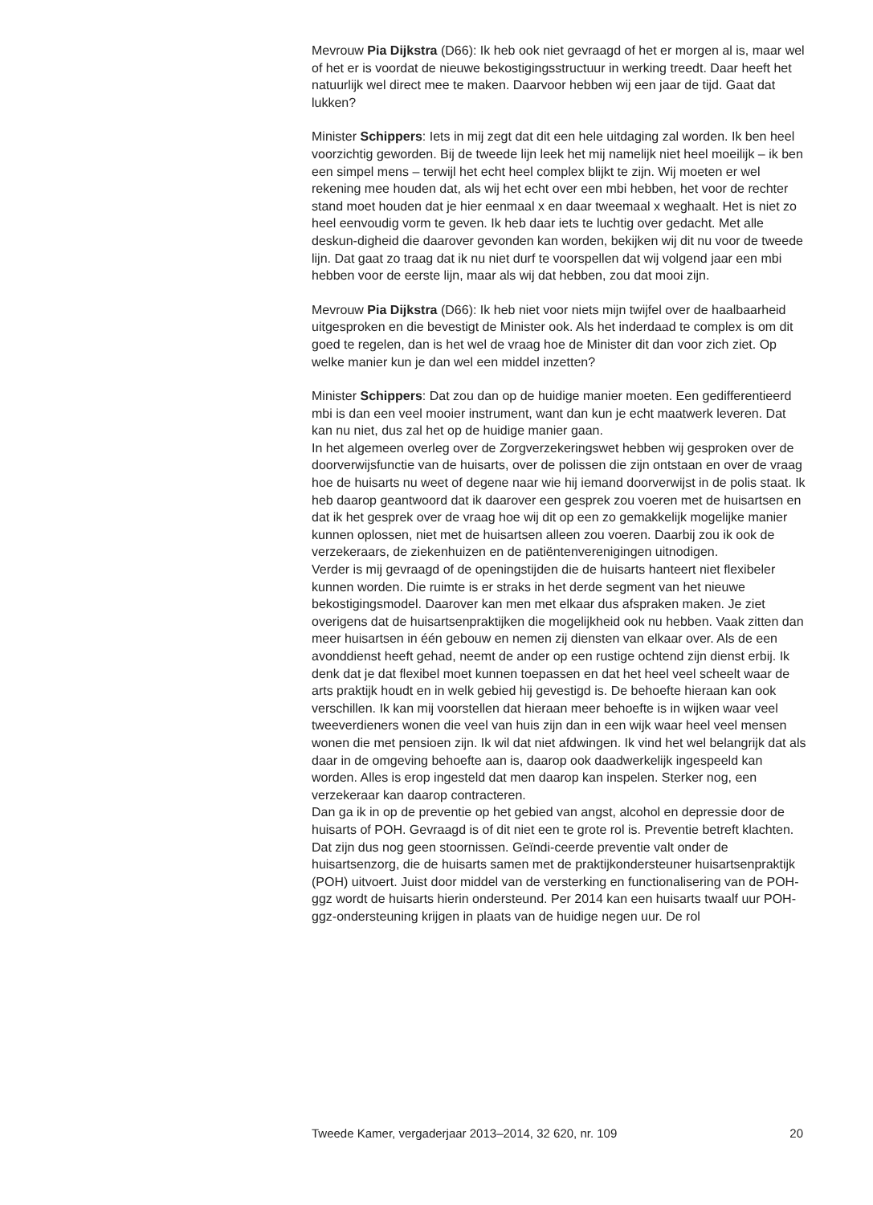Mevrouw Pia Dijkstra (D66): Ik heb ook niet gevraagd of het er morgen al is, maar wel of het er is voordat de nieuwe bekostigingsstructuur in werking treedt. Daar heeft het natuurlijk wel direct mee te maken. Daarvoor hebben wij een jaar de tijd. Gaat dat lukken?
Minister Schippers: Iets in mij zegt dat dit een hele uitdaging zal worden. Ik ben heel voorzichtig geworden. Bij de tweede lijn leek het mij namelijk niet heel moeilijk – ik ben een simpel mens – terwijl het echt heel complex blijkt te zijn. Wij moeten er wel rekening mee houden dat, als wij het echt over een mbi hebben, het voor de rechter stand moet houden dat je hier eenmaal x en daar tweemaal x weghaalt. Het is niet zo heel eenvoudig vorm te geven. Ik heb daar iets te luchtig over gedacht. Met alle deskun-digheid die daarover gevonden kan worden, bekijken wij dit nu voor de tweede lijn. Dat gaat zo traag dat ik nu niet durf te voorspellen dat wij volgend jaar een mbi hebben voor de eerste lijn, maar als wij dat hebben, zou dat mooi zijn.
Mevrouw Pia Dijkstra (D66): Ik heb niet voor niets mijn twijfel over de haalbaarheid uitgesproken en die bevestigt de Minister ook. Als het inderdaad te complex is om dit goed te regelen, dan is het wel de vraag hoe de Minister dit dan voor zich ziet. Op welke manier kun je dan wel een middel inzetten?
Minister Schippers: Dat zou dan op de huidige manier moeten. Een gedifferentieerd mbi is dan een veel mooier instrument, want dan kun je echt maatwerk leveren. Dat kan nu niet, dus zal het op de huidige manier gaan.
In het algemeen overleg over de Zorgverzekeringswet hebben wij gesproken over de doorverwijsfunctie van de huisarts, over de polissen die zijn ontstaan en over de vraag hoe de huisarts nu weet of degene naar wie hij iemand doorverwijst in de polis staat. Ik heb daarop geantwoord dat ik daarover een gesprek zou voeren met de huisartsen en dat ik het gesprek over de vraag hoe wij dit op een zo gemakkelijk mogelijke manier kunnen oplossen, niet met de huisartsen alleen zou voeren. Daarbij zou ik ook de verzekeraars, de ziekenhuizen en de patiëntenverenigingen uitnodigen.
Verder is mij gevraagd of de openingstijden die de huisarts hanteert niet flexibeler kunnen worden. Die ruimte is er straks in het derde segment van het nieuwe bekostigingsmodel. Daarover kan men met elkaar dus afspraken maken. Je ziet overigens dat de huisartsenpraktijken die mogelijkheid ook nu hebben. Vaak zitten dan meer huisartsen in één gebouw en nemen zij diensten van elkaar over. Als de een avonddienst heeft gehad, neemt de ander op een rustige ochtend zijn dienst erbij. Ik denk dat je dat flexibel moet kunnen toepassen en dat het heel veel scheelt waar de arts praktijk houdt en in welk gebied hij gevestigd is. De behoefte hieraan kan ook verschillen. Ik kan mij voorstellen dat hieraan meer behoefte is in wijken waar veel tweeverdieners wonen die veel van huis zijn dan in een wijk waar heel veel mensen wonen die met pensioen zijn. Ik wil dat niet afdwingen. Ik vind het wel belangrijk dat als daar in de omgeving behoefte aan is, daarop ook daadwerkelijk ingespeeld kan worden. Alles is erop ingesteld dat men daarop kan inspelen. Sterker nog, een verzekeraar kan daarop contracteren.
Dan ga ik in op de preventie op het gebied van angst, alcohol en depressie door de huisarts of POH. Gevraagd is of dit niet een te grote rol is. Preventie betreft klachten. Dat zijn dus nog geen stoornissen. Geïndi-ceerde preventie valt onder de huisartsenzorg, die de huisarts samen met de praktijkondersteuner huisartsenpraktijk (POH) uitvoert. Juist door middel van de versterking en functionalisering van de POH-ggz wordt de huisarts hierin ondersteund. Per 2014 kan een huisarts twaalf uur POH-ggz-ondersteuning krijgen in plaats van de huidige negen uur. De rol
Tweede Kamer, vergaderjaar 2013–2014, 32 620, nr. 109 20